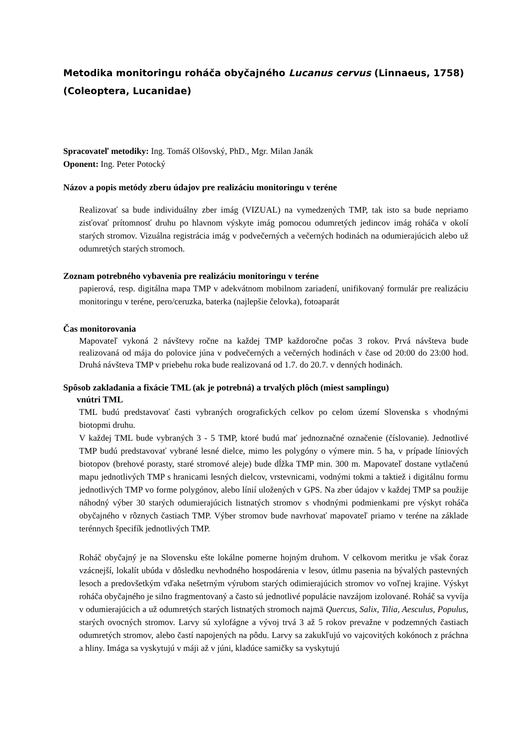Metodika monitoringu roháča obyčajného Lucanus cervus (Linnaeus, 1758) (Coleoptera, Lucanidae)
Spracovateľ metodiky: Ing. Tomáš Olšovský, PhD., Mgr. Milan Janák
Oponent: Ing. Peter Potocký
Názov a popis metódy zberu údajov pre realizáciu monitoringu v teréne
Realizovať sa bude individuálny zber imág (VIZUAL) na vymedzených TMP, tak isto sa bude nepriamo zisťovať prítomnosť druhu po hlavnom výskyte imág pomocou odumretých jedincov imág roháča v okolí starých stromov. Vizuálna registrácia imág v podvečerných a večerných hodinách na odumierajúcich alebo už odumretých starých stromoch.
Zoznam potrebného vybavenia pre realizáciu monitoringu v teréne
papierová, resp. digitálna mapa TMP v adekvátnom mobilnom zariadení, unifikovaný formulár pre realizáciu monitoringu v teréne, pero/ceruzka, baterka (najlepšie čelovka), fotoaparát
Čas monitorovania
Mapovateľ vykoná 2 návštevy ročne na každej TMP každoročne počas 3 rokov. Prvá návšteva bude realizovaná od mája do polovice júna v podvečerných a večerných hodinách v čase od 20:00 do 23:00 hod. Druhá návšteva TMP v priebehu roka bude realizovaná od 1.7. do 20.7. v denných hodinách.
Spôsob zakladania a fixácie TML (ak je potrebná) a trvalých plôch (miest samplingu)
vnútri TML
TML budú predstavovať časti vybraných orografických celkov po celom území Slovenska s vhodnými biotopmi druhu.
V každej TML bude vybraných 3 - 5 TMP, ktoré budú mať jednoznačné označenie (číslovanie). Jednotlivé TMP budú predstavovať vybrané lesné dielce, mimo les polygóny o výmere min. 5 ha, v prípade líniových biotopov (brehové porasty, staré stromové aleje) bude dĺžka TMP min. 300 m. Mapovateľ dostane vytlačenú mapu jednotlivých TMP s hranicami lesných dielcov, vrstevnicami, vodnými tokmi a taktiež i digitálnu formu jednotlivých TMP vo forme polygónov, alebo línií uložených v GPS. Na zber údajov v každej TMP sa použije náhodný výber 30 starých odumierajúcich listnatých stromov s vhodnými podmienkami pre výskyt roháča obyčajného v rôznych častiach TMP. Výber stromov bude navrhovať mapovateľ priamo v teréne na základe terénnych špecifík jednotlivých TMP.
Roháč obyčajný je na Slovensku ešte lokálne pomerne hojným druhom. V celkovom meritku je však čoraz vzácnejší, lokalít ubúda v dôsledku nevhodného hospodárenia v lesov, útlmu pasenia na bývalých pastevných lesoch a predovšetkým vďaka nešetrným výrubom starých odimierajúcich stromov vo voľnej krajine. Výskyt roháča obyčajného je silno fragmentovaný a často sú jednotlivé populácie navzájom izolované. Roháč sa vyvíja v odumierajúcich a už odumretých starých listnatých stromoch najmä Quercus, Salix, Tilia, Aesculus, Populus, starých ovocných stromov. Larvy sú xylofágne a vývoj trvá 3 až 5 rokov prevažne v podzemných častiach odumretých stromov, alebo častí napojených na pôdu. Larvy sa zakukľujú vo vajcovitých kokónoch z práchna a hliny. Imága sa vyskytujú v máji až v júni, kladúce samičky sa vyskytujú